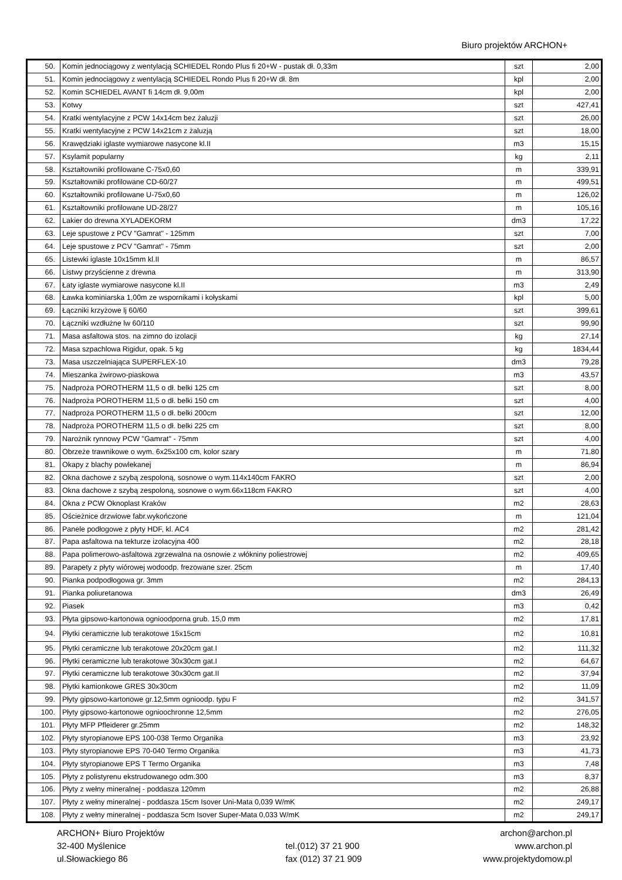Biuro projektów ARCHON+
| 50. | Komin jednociągowy z wentylacją SCHIEDEL Rondo Plus fi 20+W - pustak dł. 0,33m | szt | 2,00 |
| 51. | Komin jednociągowy z wentylacją SCHIEDEL Rondo Plus fi 20+W dł. 8m | kpl | 2,00 |
| 52. | Komin SCHIEDEL AVANT fi 14cm dł. 9,00m | kpl | 2,00 |
| 53. | Kotwy | szt | 427,41 |
| 54. | Kratki wentylacyjne z PCW 14x14cm bez żaluzji | szt | 26,00 |
| 55. | Kratki wentylacyjne z PCW 14x21cm z żaluzją | szt | 18,00 |
| 56. | Krawędziaki iglaste wymiarowe nasycone kl.II | m3 | 15,15 |
| 57. | Ksylamit popularny | kg | 2,11 |
| 58. | Kształtowniki profilowane C-75x0,60 | m | 339,91 |
| 59. | Kształtowniki profilowane CD-60/27 | m | 499,51 |
| 60. | Kształtowniki profilowane U-75x0,60 | m | 126,02 |
| 61. | Kształtowniki profilowane UD-28/27 | m | 105,16 |
| 62. | Lakier do drewna XYLADEKORM | dm3 | 17,22 |
| 63. | Leje spustowe z PCV "Gamrat" - 125mm | szt | 7,00 |
| 64. | Leje spustowe z PCV "Gamrat" - 75mm | szt | 2,00 |
| 65. | Listewki iglaste 10x15mm kl.II | m | 86,57 |
| 66. | Listwy przyścienne z drewna | m | 313,90 |
| 67. | Łaty iglaste wymiarowe nasycone kl.II | m3 | 2,49 |
| 68. | Ławka kominiarska 1,00m ze wspornikami i kołyskami | kpl | 5,00 |
| 69. | Łączniki krzyżowe lj 60/60 | szt | 399,61 |
| 70. | Łączniki wzdłużne lw 60/110 | szt | 99,90 |
| 71. | Masa asfaltowa stos. na zimno do izolacji | kg | 27,14 |
| 72. | Masa szpachlowa Rigidur, opak. 5 kg | kg | 1834,44 |
| 73. | Masa uszczelniająca SUPERFLEX-10 | dm3 | 79,28 |
| 74. | Mieszanka żwirowo-piaskowa | m3 | 43,57 |
| 75. | Nadproża POROTHERM 11,5 o dł. belki 125 cm | szt | 8,00 |
| 76. | Nadproża POROTHERM 11,5 o dł. belki 150 cm | szt | 4,00 |
| 77. | Nadproża POROTHERM 11,5 o dł. belki 200cm | szt | 12,00 |
| 78. | Nadproża POROTHERM 11,5 o dł. belki 225 cm | szt | 8,00 |
| 79. | Narożnik rynnowy PCW "Gamrat" - 75mm | szt | 4,00 |
| 80. | Obrzeże trawnikowe o wym. 6x25x100 cm, kolor szary | m | 71,80 |
| 81. | Okapy z blachy powlekanej | m | 86,94 |
| 82. | Okna dachowe z szybą zespoloną, sosnowe o wym.114x140cm FAKRO | szt | 2,00 |
| 83. | Okna dachowe z szybą zespoloną, sosnowe o wym.66x118cm FAKRO | szt | 4,00 |
| 84. | Okna z PCW Oknoplast Kraków | m2 | 28,63 |
| 85. | Ościeżnice drzwiowe fabr.wykończone | m | 121,04 |
| 86. | Panele podłogowe z płyty HDF, kl. AC4 | m2 | 281,42 |
| 87. | Papa asfaltowa na tekturze izolacyjna 400 | m2 | 28,18 |
| 88. | Papa polimerowo-asfaltowa zgrzewalna na osnowie z włókniny poliestrowej | m2 | 409,65 |
| 89. | Parapety z płyty wiórowej wodoodp. frezowane szer. 25cm | m | 17,40 |
| 90. | Pianka podpodłogowa gr. 3mm | m2 | 284,13 |
| 91. | Pianka poliuretanowa | dm3 | 26,49 |
| 92. | Piasek | m3 | 0,42 |
| 93. | Płyta gipsowo-kartonowa ognioodporna grub. 15,0 mm | m2 | 17,81 |
| 94. | Płytki ceramiczne lub terakotowe 15x15cm | m2 | 10,81 |
| 95. | Płytki ceramiczne lub terakotowe 20x20cm gat.I | m2 | 111,32 |
| 96. | Płytki ceramiczne lub terakotowe 30x30cm gat.I | m2 | 64,67 |
| 97. | Płytki ceramiczne lub terakotowe 30x30cm gat.II | m2 | 37,94 |
| 98. | Płytki kamionkowe GRES 30x30cm | m2 | 11,09 |
| 99. | Płyty gipsowo-kartonowe gr.12,5mm ognioodp. typu F | m2 | 341,57 |
| 100. | Płyty gipsowo-kartonowe ognioochronne 12,5mm | m2 | 276,05 |
| 101. | Płyty MFP Pfleiderer gr.25mm | m2 | 148,32 |
| 102. | Płyty styropianowe EPS 100-038 Termo Organika | m3 | 23,92 |
| 103. | Płyty styropianowe EPS 70-040 Termo Organika | m3 | 41,73 |
| 104. | Płyty styropianowe EPS T Termo Organika | m3 | 7,48 |
| 105. | Płyty z polistyrenu ekstrudowanego odm.300 | m3 | 8,37 |
| 106. | Płyty z wełny mineralnej - poddasza 120mm | m2 | 26,88 |
| 107. | Płyty z wełny mineralnej - poddasza 15cm Isover Uni-Mata 0,039 W/mK | m2 | 249,17 |
| 108. | Płyty z wełny mineralnej - poddasza 5cm Isover Super-Mata 0,033 W/mK | m2 | 249,17 |
ARCHON+ Biuro Projektów
32-400 Myślenice
ul.Słowackiego 86
tel.(012) 37 21 900
fax (012) 37 21 909
archon@archon.pl
www.archon.pl
www.projektydomow.pl